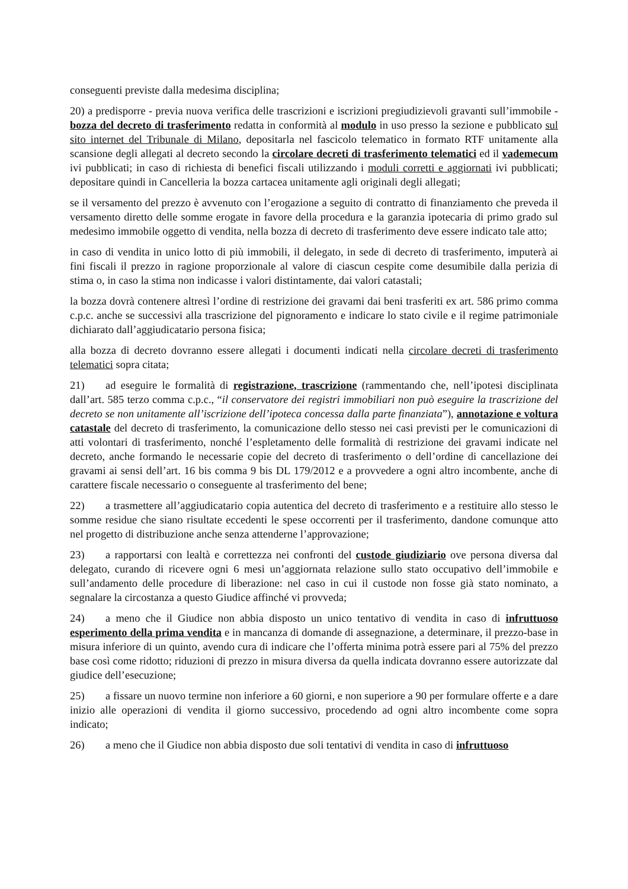conseguenti previste dalla medesima disciplina;
20) a predisporre - previa nuova verifica delle trascrizioni e iscrizioni pregiudizievoli gravanti sull’immobile - bozza del decreto di trasferimento redatta in conformità al modulo in uso presso la sezione e pubblicato sul sito internet del Tribunale di Milano, depositarla nel fascicolo telematico in formato RTF unitamente alla scansione degli allegati al decreto secondo la circolare decreti di trasferimento telematici ed il vademecum ivi pubblicati; in caso di richiesta di benefici fiscali utilizzando i moduli corretti e aggiornati ivi pubblicati; depositare quindi in Cancelleria la bozza cartacea unitamente agli originali degli allegati;
se il versamento del prezzo è avvenuto con l’erogazione a seguito di contratto di finanziamento che preveda il versamento diretto delle somme erogate in favore della procedura e la garanzia ipotecaria di primo grado sul medesimo immobile oggetto di vendita, nella bozza di decreto di trasferimento deve essere indicato tale atto;
in caso di vendita in unico lotto di più immobili, il delegato, in sede di decreto di trasferimento, imputerà ai fini fiscali il prezzo in ragione proporzionale al valore di ciascun cespite come desumibile dalla perizia di stima o, in caso la stima non indicasse i valori distintamente, dai valori catastali;
la bozza dovrà contenere altresì l’ordine di restrizione dei gravami dai beni trasferiti ex art. 586 primo comma c.p.c. anche se successivi alla trascrizione del pignoramento e indicare lo stato civile e il regime patrimoniale dichiarato dall’aggiudicatario persona fisica;
alla bozza di decreto dovranno essere allegati i documenti indicati nella circolare decreti di trasferimento telematici sopra citata;
21) ad eseguire le formalità di registrazione, trascrizione (rammentando che, nell’ipotesi disciplinata dall’art. 585 terzo comma c.p.c., “il conservatore dei registri immobiliari non può eseguire la trascrizione del decreto se non unitamente all’iscrizione dell’ipoteca concessa dalla parte finanziata”), annotazione e voltura catastale del decreto di trasferimento, la comunicazione dello stesso nei casi previsti per le comunicazioni di atti volontari di trasferimento, nonché l’espletamento delle formalità di restrizione dei gravami indicate nel decreto, anche formando le necessarie copie del decreto di trasferimento o dell’ordine di cancellazione dei gravami ai sensi dell’art. 16 bis comma 9 bis DL 179/2012 e a provvedere a ogni altro incombente, anche di carattere fiscale necessario o conseguente al trasferimento del bene;
22) a trasmettere all’aggiudicatario copia autentica del decreto di trasferimento e a restituire allo stesso le somme residue che siano risultate eccedenti le spese occorrenti per il trasferimento, dandone comunque atto nel progetto di distribuzione anche senza attenderne l’approvazione;
23) a rapportarsi con lealtà e correttezza nei confronti del custode giudiziario ove persona diversa dal delegato, curando di ricevere ogni 6 mesi un’aggiornata relazione sullo stato occupativo dell’immobile e sull’andamento delle procedure di liberazione: nel caso in cui il custode non fosse già stato nominato, a segnalare la circostanza a questo Giudice affinché vi provveda;
24) a meno che il Giudice non abbia disposto un unico tentativo di vendita in caso di infruttuoso esperimento della prima vendita e in mancanza di domande di assegnazione, a determinare, il prezzo-base in misura inferiore di un quinto, avendo cura di indicare che l’offerta minima potrà essere pari al 75% del prezzo base così come ridotto; riduzioni di prezzo in misura diversa da quella indicata dovranno essere autorizzate dal giudice dell’esecuzione;
25) a fissare un nuovo termine non inferiore a 60 giorni, e non superiore a 90 per formulare offerte e a dare inizio alle operazioni di vendita il giorno successivo, procedendo ad ogni altro incombente come sopra indicato;
26) a meno che il Giudice non abbia disposto due soli tentativi di vendita in caso di infruttuoso